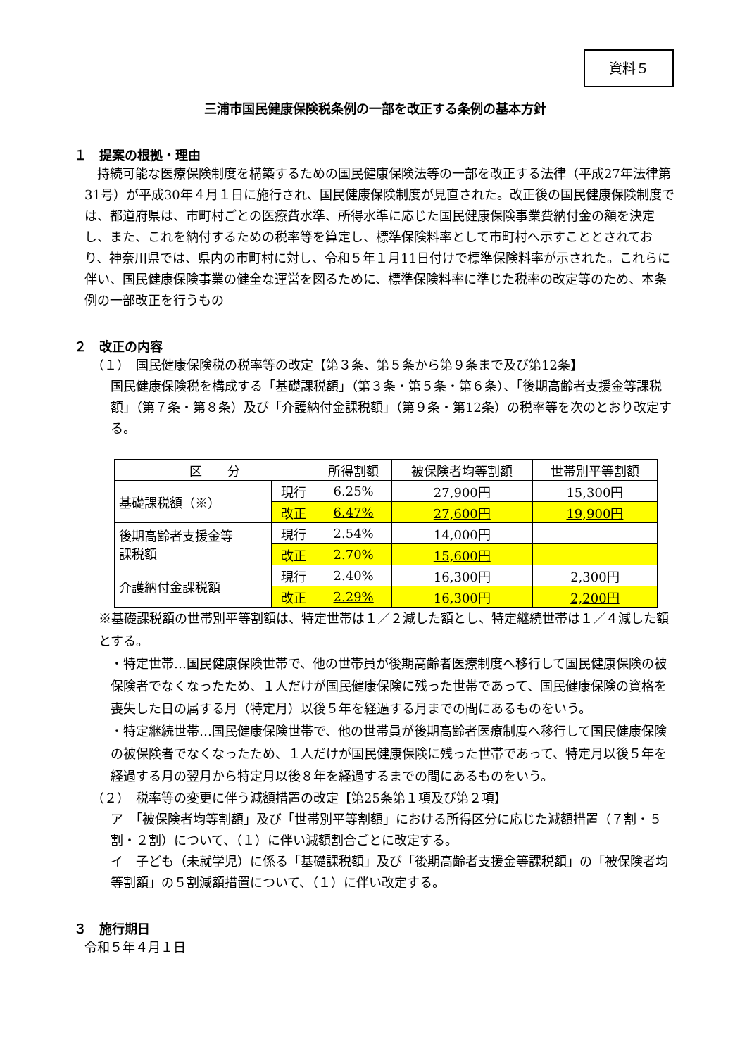資料５
三浦市国民健康保険税条例の一部を改正する条例の基本方針
１　提案の根拠・理由
　持続可能な医療保険制度を構築するための国民健康保険法等の一部を改正する法律（平成27年法律第31号）が平成30年４月１日に施行され、国民健康保険制度が見直された。改正後の国民健康保険制度では、都道府県は、市町村ごとの医療費水準、所得水準に応じた国民健康保険事業費納付金の額を決定し、また、これを納付するための税率等を算定し、標準保険料率として市町村へ示すこととされており、神奈川県では、県内の市町村に対し、令和５年１月11日付けで標準保険料率が示された。これらに伴い、国民健康保険事業の健全な運営を図るために、標準保険料率に準じた税率の改定等のため、本条例の一部改正を行うもの
２　改正の内容
（１）　国民健康保険税の税率等の改定【第３条、第５条から第９条まで及び第12条】
国民健康保険税を構成する「基礎課税額」（第３条・第５条・第６条）、「後期高齢者支援金等課税額」（第７条・第８条）及び「介護納付金課税額」（第９条・第12条）の税率等を次のとおり改定する。
| 区 分 | | 所得割額 | 被保険者均等割額 | 世帯別平等割額 |
| --- | --- | --- | --- | --- |
| 基礎課税額（※） | 現行 | 6.25% | 27,900円 | 15,300円 |
| | 改正 | 6.47% | 27,600円 | 19,900円 |
| 後期高齢者支援金等 課税額 | 現行 | 2.54% | 14,000円 | |
| | 改正 | 2.70% | 15,600円 | |
| 介護納付金課税額 | 現行 | 2.40% | 16,300円 | 2,300円 |
| | 改正 | 2.29% | 16,300円 | 2,200円 |
※基礎課税額の世帯別平等割額は、特定世帯は１／２減した額とし、特定継続世帯は１／４減した額とする。
・特定世帯…国民健康保険世帯で、他の世帯員が後期高齢者医療制度へ移行して国民健康保険の被保険者でなくなったため、１人だけが国民健康保険に残った世帯であって、国民健康保険の資格を喪失した日の属する月（特定月）以後５年を経過する月までの間にあるものをいう。
・特定継続世帯…国民健康保険世帯で、他の世帯員が後期高齢者医療制度へ移行して国民健康保険の被保険者でなくなったため、１人だけが国民健康保険に残った世帯であって、特定月以後５年を経過する月の翌月から特定月以後８年を経過するまでの間にあるものをいう。
（２）　税率等の変更に伴う減額措置の改定【第25条第１項及び第２項】
ア　「被保険者均等割額」及び「世帯別平等割額」における所得区分に応じた減額措置（７割・５割・２割）について、（１）に伴い減額割合ごとに改定する。
イ　子ども（未就学児）に係る「基礎課税額」及び「後期高齢者支援金等課税額」の「被保険者均等割額」の５割減額措置について、（１）に伴い改定する。
３　施行期日
令和５年４月１日